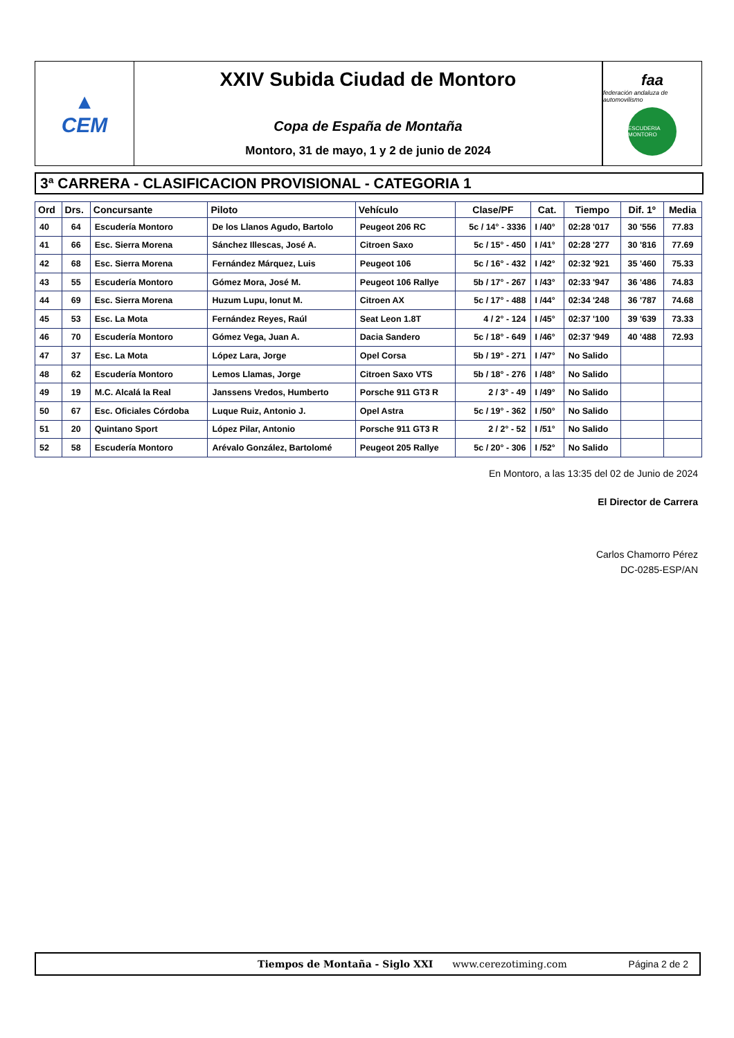▲
CEM
XXIV Subida Ciudad de Montoro
Copa de España de Montaña
Montoro, 31 de mayo, 1 y 2 de junio de 2024
faa
federación andaluza de automovilismo
ESCUDERIA MONTORO
3ª CARRERA - CLASIFICACION PROVISIONAL - CATEGORIA 1
| Ord | Drs. | Concursante | Piloto | Vehículo | Clase/PF | Cat. | Tiempo | Dif. 1º | Media |
| --- | --- | --- | --- | --- | --- | --- | --- | --- | --- |
| 40 | 64 | Escudería Montoro | De los Llanos Agudo, Bartolo | Peugeot 206 RC | 5c / 14° - 3336 | I /40° | 02:28 '017 | 30 '556 | 77.83 |
| 41 | 66 | Esc. Sierra Morena | Sánchez Illescas, José A. | Citroen Saxo | 5c / 15° - 450 | I /41° | 02:28 '277 | 30 '816 | 77.69 |
| 42 | 68 | Esc. Sierra Morena | Fernández Márquez, Luis | Peugeot 106 | 5c / 16° - 432 | I /42° | 02:32 '921 | 35 '460 | 75.33 |
| 43 | 55 | Escudería Montoro | Gómez Mora, José M. | Peugeot 106 Rallye | 5b / 17° - 267 | I /43° | 02:33 '947 | 36 '486 | 74.83 |
| 44 | 69 | Esc. Sierra Morena | Huzum Lupu, Ionut M. | Citroen AX | 5c / 17° - 488 | I /44° | 02:34 '248 | 36 '787 | 74.68 |
| 45 | 53 | Esc. La Mota | Fernández Reyes, Raúl | Seat Leon 1.8T | 4 / 2° - 124 | I /45° | 02:37 '100 | 39 '639 | 73.33 |
| 46 | 70 | Escudería Montoro | Gómez Vega, Juan A. | Dacia Sandero | 5c / 18° - 649 | I /46° | 02:37 '949 | 40 '488 | 72.93 |
| 47 | 37 | Esc. La Mota | López Lara, Jorge | Opel Corsa | 5b / 19° - 271 | I /47° | No Salido | | |
| 48 | 62 | Escudería Montoro | Lemos Llamas, Jorge | Citroen Saxo VTS | 5b / 18° - 276 | I /48° | No Salido | | |
| 49 | 19 | M.C. Alcalá la Real | Janssens Vredos, Humberto | Porsche 911 GT3 R | 2 / 3° - 49 | I /49° | No Salido | | |
| 50 | 67 | Esc. Oficiales Córdoba | Luque Ruiz, Antonio J. | Opel Astra | 5c / 19° - 362 | I /50° | No Salido | | |
| 51 | 20 | Quintano Sport | López Pilar, Antonio | Porsche 911 GT3 R | 2 / 2° - 52 | I /51° | No Salido | | |
| 52 | 58 | Escudería Montoro | Arévalo González, Bartolomé | Peugeot 205 Rallye | 5c / 20° - 306 | I /52° | No Salido | | |
En Montoro, a las 13:35 del 02 de Junio de 2024
El Director de Carrera
Carlos Chamorro Pérez
DC-0285-ESP/AN
Tiempos de Montaña - Siglo XXI www.cerezotiming.com Página 2 de 2